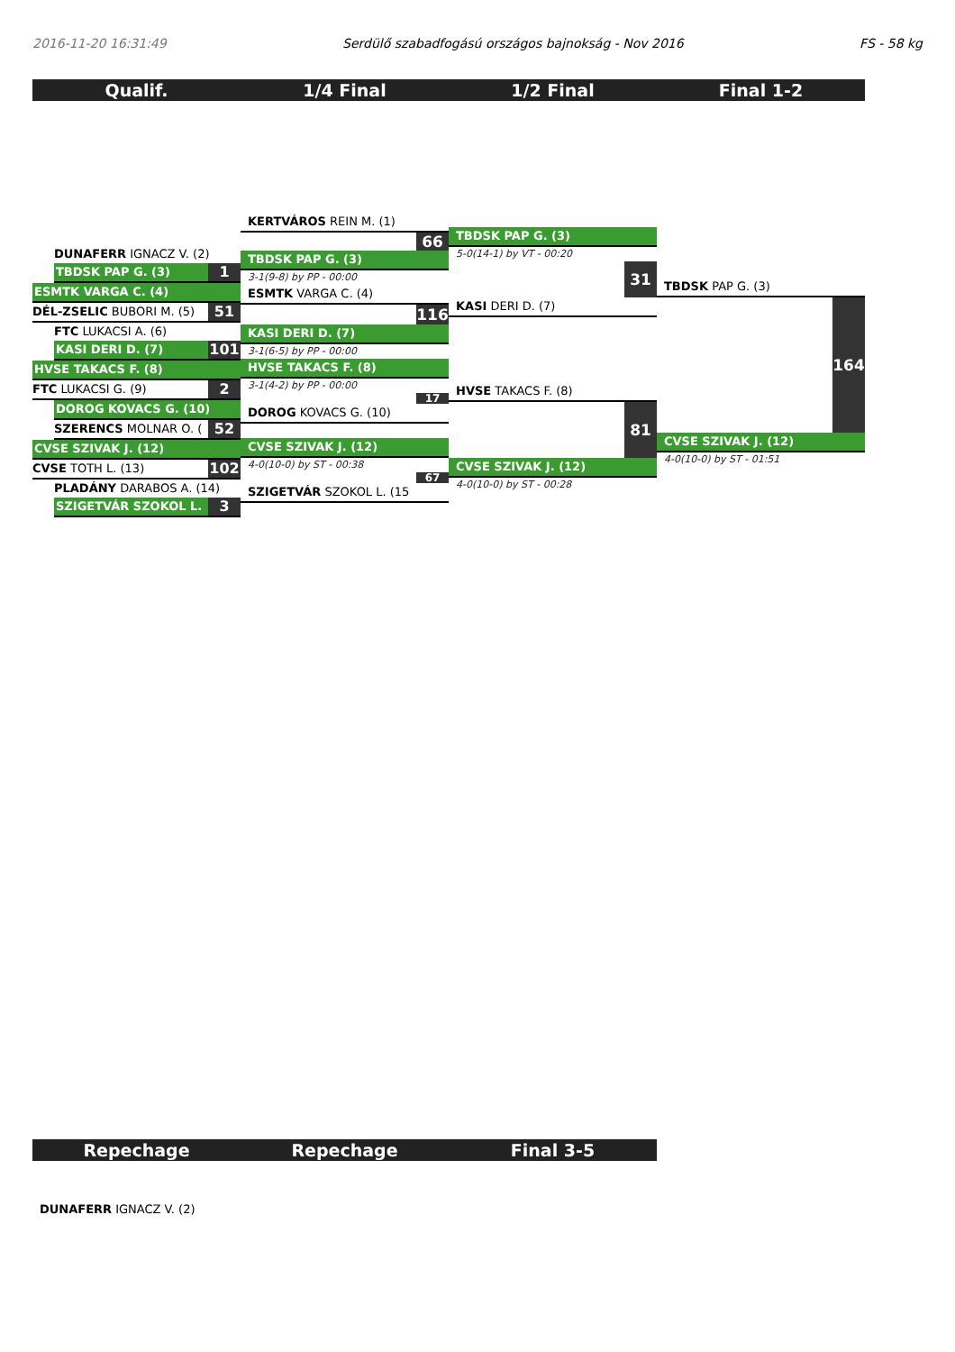2016-11-20 16:31:49 Serdülő szabadfogású országos bajnokság - Nov 2016 FS - 58 kg
Qualif. 1/4 Final 1/2 Final Final 1-2
DUNAFERR IGNACZ V. (2)
TBDSK PAP G. (3) 1
ESMTK VARGA C. (4)
DÉL-ZSELIC BUBORI M. (5) 51
FTC LUKACSI A. (6)
KASI DERI D. (7) 101
HVSE TAKACS F. (8)
FTC LUKACSI G. (9) 2
DOROG KOVACS G. (10)
SZERENCS MOLNAR O. (52
CVSE SZIVAK J. (12)
CVSE TOTH L. (13) 102
PLADÁNY DARABOS A. (14)
SZIGETVÁR SZOKOL L. 3
KERTVÁROS REIN M. (1)
66
TBDSK PAP G. (3)
3-1(9-8) by PP - 00:00
ESMTK VARGA C. (4)
116
KASI DERI D. (7)
3-1(6-5) by PP - 00:00
HVSE TAKACS F. (8)
3-1(4-2) by PP - 00:00
17
DOROG KOVACS G. (10)
CVSE SZIVAK J. (12)
4-0(10-0) by ST - 00:38
67
SZIGETVÁR SZOKOL L. (15
TBDSK PAP G. (3)
5-0(14-1) by VT - 00:20
31
KASI DERI D. (7)
HVSE TAKACS F. (8)
81
CVSE SZIVAK J. (12)
4-0(10-0) by ST - 00:28
TBDSK PAP G. (3)
164
CVSE SZIVAK J. (12)
4-0(10-0) by ST - 01:51
Repechage Repechage Final 3-5
DUNAFERR IGNACZ V. (2)